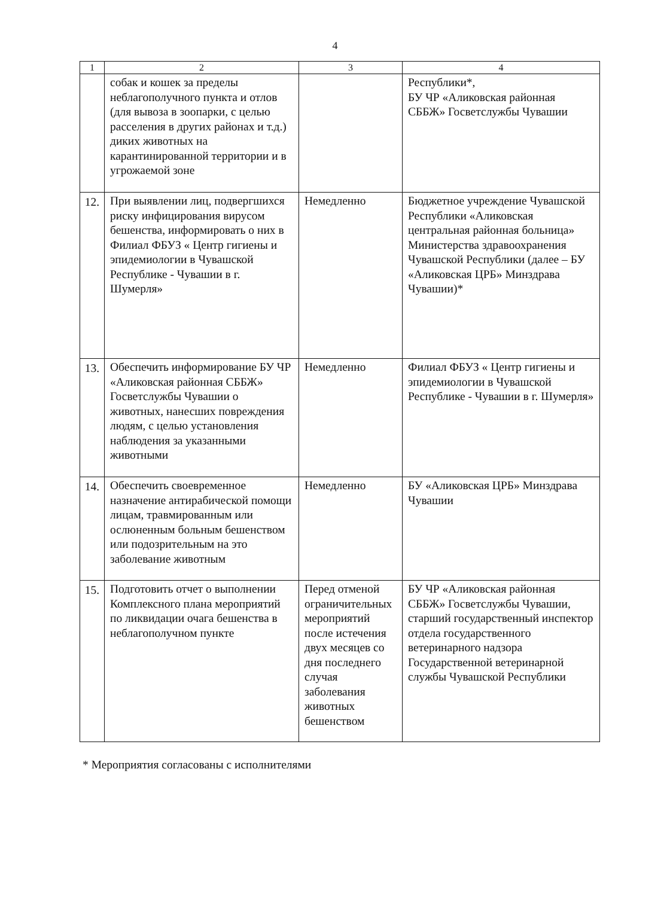4
| 1 | 2 | 3 | 4 |
| --- | --- | --- | --- |
| | собак и кошек за пределы неблагополучного пункта и отлов (для вывоза в зоопарки, с целью расселения в других районах и т.д.) диких животных на карантинированной территории и в угрожаемой зоне | | Республики*, БУ ЧР «Аликовская районная СББЖ» Госветслужбы Чувашии |
| 12. | При выявлении лиц, подвергшихся риску инфицирования вирусом бешенства, информировать о них в Филиал ФБУЗ « Центр гигиены и эпидемиологии в Чувашской Республике - Чувашии в г. Шумерля» | Немедленно | Бюджетное учреждение Чувашской Республики «Аликовская центральная районная больница» Министерства здравоохранения Чувашской Республики (далее – БУ «Аликовская ЦРБ» Минздрава Чувашии)* |
| 13. | Обеспечить информирование БУ ЧР «Аликовская районная СББЖ» Госветслужбы Чувашии о животных, нанесших повреждения людям, с целью установления наблюдения за указанными животными | Немедленно | Филиал ФБУЗ « Центр гигиены и эпидемиологии в Чувашской Республике - Чувашии в г. Шумерля» |
| 14. | Обеспечить своевременное назначение антирабической помощи лицам, травмированным или ослюненным больным бешенством или подозрительным на это заболевание животным | Немедленно | БУ «Аликовская ЦРБ» Минздрава Чувашии |
| 15. | Подготовить отчет о выполнении Комплексного плана мероприятий по ликвидации очага бешенства в неблагополучном пункте | Перед отменой ограничительных мероприятий после истечения двух месяцев со дня последнего случая заболевания животных бешенством | БУ ЧР «Аликовская районная СББЖ» Госветслужбы Чувашии, старший государственный инспектор отдела государственного ветеринарного надзора Государственной ветеринарной службы Чувашской Республики |
* Мероприятия согласованы с исполнителями